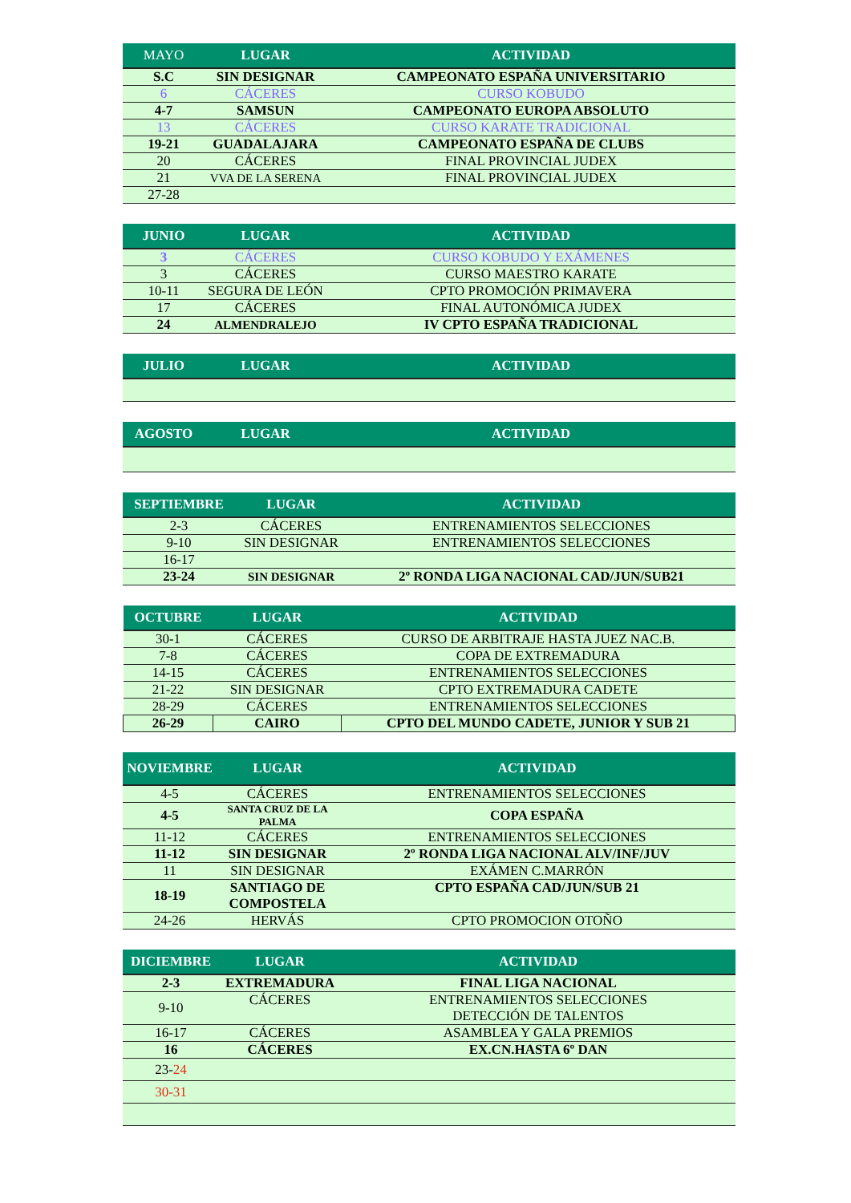| MAYO | LUGAR | ACTIVIDAD |
| --- | --- | --- |
| S.C | SIN DESIGNAR | CAMPEONATO ESPAÑA UNIVERSITARIO |
| 6 | CÁCERES | CURSO KOBUDO |
| 4-7 | SAMSUN | CAMPEONATO EUROPA ABSOLUTO |
| 13 | CÁCERES | CURSO KARATE TRADICIONAL |
| 19-21 | GUADALAJARA | CAMPEONATO ESPAÑA DE CLUBS |
| 20 | CÁCERES | FINAL PROVINCIAL JUDEX |
| 21 | VVA DE LA SERENA | FINAL PROVINCIAL JUDEX |
| 27-28 | | |
| JUNIO | LUGAR | ACTIVIDAD |
| --- | --- | --- |
| 3 | CÁCERES | CURSO KOBUDO Y EXÁMENES |
| 3 | CÁCERES | CURSO MAESTRO KARATE |
| 10-11 | SEGURA DE LEÓN | CPTO PROMOCIÓN PRIMAVERA |
| 17 | CÁCERES | FINAL AUTONÓMICA JUDEX |
| 24 | ALMENDRALEJO | IV CPTO ESPAÑA TRADICIONAL |
| JULIO | LUGAR | ACTIVIDAD |
| --- | --- | --- |
| AGOSTO | LUGAR | ACTIVIDAD |
| --- | --- | --- |
| SEPTIEMBRE | LUGAR | ACTIVIDAD |
| --- | --- | --- |
| 2-3 | CÁCERES | ENTRENAMIENTOS SELECCIONES |
| 9-10 | SIN DESIGNAR | ENTRENAMIENTOS SELECCIONES |
| 16-17 | | |
| 23-24 | SIN DESIGNAR | 2º RONDA LIGA NACIONAL CAD/JUN/SUB21 |
| OCTUBRE | LUGAR | ACTIVIDAD |
| --- | --- | --- |
| 30-1 | CÁCERES | CURSO DE ARBITRAJE HASTA JUEZ NAC.B. |
| 7-8 | CÁCERES | COPA DE EXTREMADURA |
| 14-15 | CÁCERES | ENTRENAMIENTOS SELECCIONES |
| 21-22 | SIN DESIGNAR | CPTO EXTREMADURA CADETE |
| 28-29 | CÁCERES | ENTRENAMIENTOS SELECCIONES |
| 26-29 | CAIRO | CPTO DEL MUNDO CADETE, JUNIOR Y SUB 21 |
| NOVIEMBRE | LUGAR | ACTIVIDAD |
| --- | --- | --- |
| 4-5 | CÁCERES | ENTRENAMIENTOS SELECCIONES |
| 4-5 | SANTA CRUZ DE LA PALMA | COPA ESPAÑA |
| 11-12 | CÁCERES | ENTRENAMIENTOS SELECCIONES |
| 11-12 | SIN DESIGNAR | 2º RONDA LIGA NACIONAL ALV/INF/JUV |
| 11 | SIN DESIGNAR | EXÁMEN C.MARRÓN |
| 18-19 | SANTIAGO DE COMPOSTELA | CPTO ESPAÑA CAD/JUN/SUB 21 |
| 24-26 | HERVÁS | CPTO PROMOCION OTOÑO |
| DICIEMBRE | LUGAR | ACTIVIDAD |
| --- | --- | --- |
| 2-3 | EXTREMADURA | FINAL LIGA NACIONAL |
| 9-10 | CÁCERES | ENTRENAMIENTOS SELECCIONES DETECCIÓN DE TALENTOS |
| 16-17 | CÁCERES | ASAMBLEA Y GALA PREMIOS |
| 16 | CÁCERES | EX.CN.HASTA 6º DAN |
| 23- 24 | | |
| 30-31 | | |